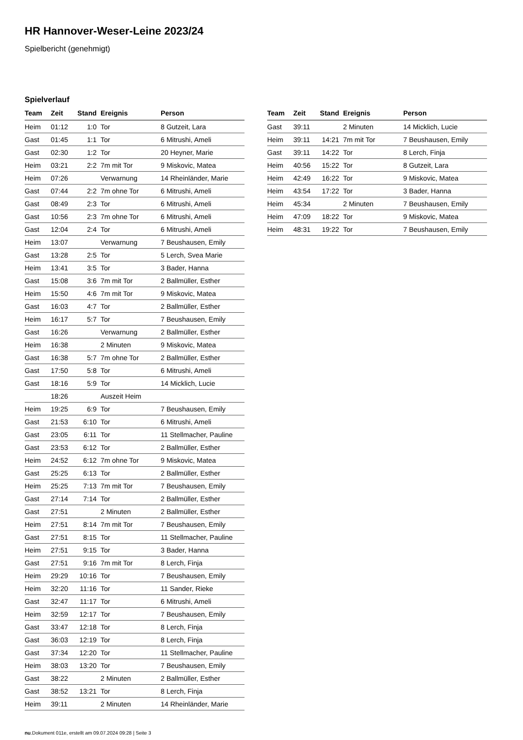HR Hannover-Weser-Leine 2023/24
Spielbericht (genehmigt)
Spielverlauf
| Team | Zeit | Stand | Ereignis | Person |
| --- | --- | --- | --- | --- |
| Heim | 01:12 | 1:0 | Tor | 8 Gutzeit, Lara |
| Gast | 01:45 | 1:1 | Tor | 6 Mitrushi, Ameli |
| Gast | 02:30 | 1:2 | Tor | 20 Heyner, Marie |
| Heim | 03:21 | 2:2 | 7m mit Tor | 9 Miskovic, Matea |
| Heim | 07:26 | | Verwarnung | 14 Rheinländer, Marie |
| Gast | 07:44 | 2:2 | 7m ohne Tor | 6 Mitrushi, Ameli |
| Gast | 08:49 | 2:3 | Tor | 6 Mitrushi, Ameli |
| Gast | 10:56 | 2:3 | 7m ohne Tor | 6 Mitrushi, Ameli |
| Gast | 12:04 | 2:4 | Tor | 6 Mitrushi, Ameli |
| Heim | 13:07 | | Verwarnung | 7 Beushausen, Emily |
| Gast | 13:28 | 2:5 | Tor | 5 Lerch, Svea Marie |
| Heim | 13:41 | 3:5 | Tor | 3 Bader, Hanna |
| Gast | 15:08 | 3:6 | 7m mit Tor | 2 Ballmüller, Esther |
| Heim | 15:50 | 4:6 | 7m mit Tor | 9 Miskovic, Matea |
| Gast | 16:03 | 4:7 | Tor | 2 Ballmüller, Esther |
| Heim | 16:17 | 5:7 | Tor | 7 Beushausen, Emily |
| Gast | 16:26 | | Verwarnung | 2 Ballmüller, Esther |
| Heim | 16:38 | | 2 Minuten | 9 Miskovic, Matea |
| Gast | 16:38 | 5:7 | 7m ohne Tor | 2 Ballmüller, Esther |
| Gast | 17:50 | 5:8 | Tor | 6 Mitrushi, Ameli |
| Gast | 18:16 | 5:9 | Tor | 14 Micklich, Lucie |
| | 18:26 | | Auszeit Heim | |
| Heim | 19:25 | 6:9 | Tor | 7 Beushausen, Emily |
| Gast | 21:53 | 6:10 | Tor | 6 Mitrushi, Ameli |
| Gast | 23:05 | 6:11 | Tor | 11 Stellmacher, Pauline |
| Gast | 23:53 | 6:12 | Tor | 2 Ballmüller, Esther |
| Heim | 24:52 | 6:12 | 7m ohne Tor | 9 Miskovic, Matea |
| Gast | 25:25 | 6:13 | Tor | 2 Ballmüller, Esther |
| Heim | 25:25 | 7:13 | 7m mit Tor | 7 Beushausen, Emily |
| Gast | 27:14 | 7:14 | Tor | 2 Ballmüller, Esther |
| Gast | 27:51 | | 2 Minuten | 2 Ballmüller, Esther |
| Heim | 27:51 | 8:14 | 7m mit Tor | 7 Beushausen, Emily |
| Gast | 27:51 | 8:15 | Tor | 11 Stellmacher, Pauline |
| Heim | 27:51 | 9:15 | Tor | 3 Bader, Hanna |
| Gast | 27:51 | 9:16 | 7m mit Tor | 8 Lerch, Finja |
| Heim | 29:29 | 10:16 | Tor | 7 Beushausen, Emily |
| Heim | 32:20 | 11:16 | Tor | 11 Sander, Rieke |
| Gast | 32:47 | 11:17 | Tor | 6 Mitrushi, Ameli |
| Heim | 32:59 | 12:17 | Tor | 7 Beushausen, Emily |
| Gast | 33:47 | 12:18 | Tor | 8 Lerch, Finja |
| Gast | 36:03 | 12:19 | Tor | 8 Lerch, Finja |
| Gast | 37:34 | 12:20 | Tor | 11 Stellmacher, Pauline |
| Heim | 38:03 | 13:20 | Tor | 7 Beushausen, Emily |
| Gast | 38:22 | | 2 Minuten | 2 Ballmüller, Esther |
| Gast | 38:52 | 13:21 | Tor | 8 Lerch, Finja |
| Heim | 39:11 | | 2 Minuten | 14 Rheinländer, Marie |
| Team | Zeit | Stand | Ereignis | Person |
| --- | --- | --- | --- | --- |
| Gast | 39:11 | | 2 Minuten | 14 Micklich, Lucie |
| Heim | 39:11 | 14:21 | 7m mit Tor | 7 Beushausen, Emily |
| Gast | 39:11 | 14:22 | Tor | 8 Lerch, Finja |
| Heim | 40:56 | 15:22 | Tor | 8 Gutzeit, Lara |
| Heim | 42:49 | 16:22 | Tor | 9 Miskovic, Matea |
| Heim | 43:54 | 17:22 | Tor | 3 Bader, Hanna |
| Heim | 45:34 | | 2 Minuten | 7 Beushausen, Emily |
| Heim | 47:09 | 18:22 | Tor | 9 Miskovic, Matea |
| Heim | 48:31 | 19:22 | Tor | 7 Beushausen, Emily |
nu.Dokument 011e, erstellt am 09.07.2024 09:28 | Seite 3